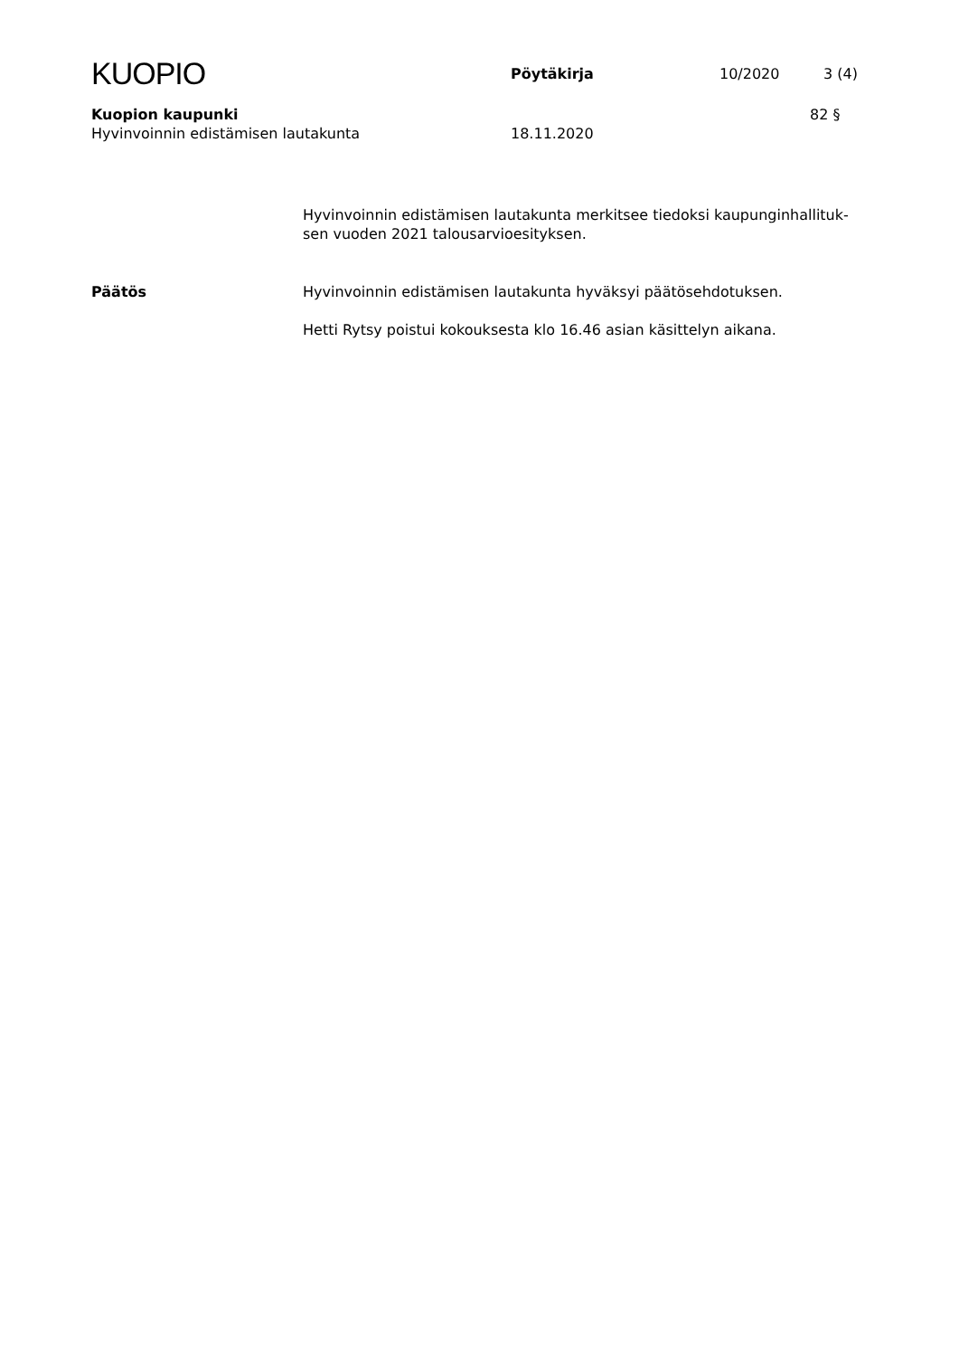KUOPIO
Pöytäkirja 10/2020 3 (4)
Kuopion kaupunki 82 §
Hyvinvoinnin edistämisen lautakunta 18.11.2020
Hyvinvoinnin edistämisen lautakunta merkitsee tiedoksi kaupunginhallituk-
sen vuoden 2021 talousarvioesityksen.
Päätös Hyvinvoinnin edistämisen lautakunta hyväksyi päätösehdotuksen.
Hetti Rytsy poistui kokouksesta klo 16.46 asian käsittelyn aikana.